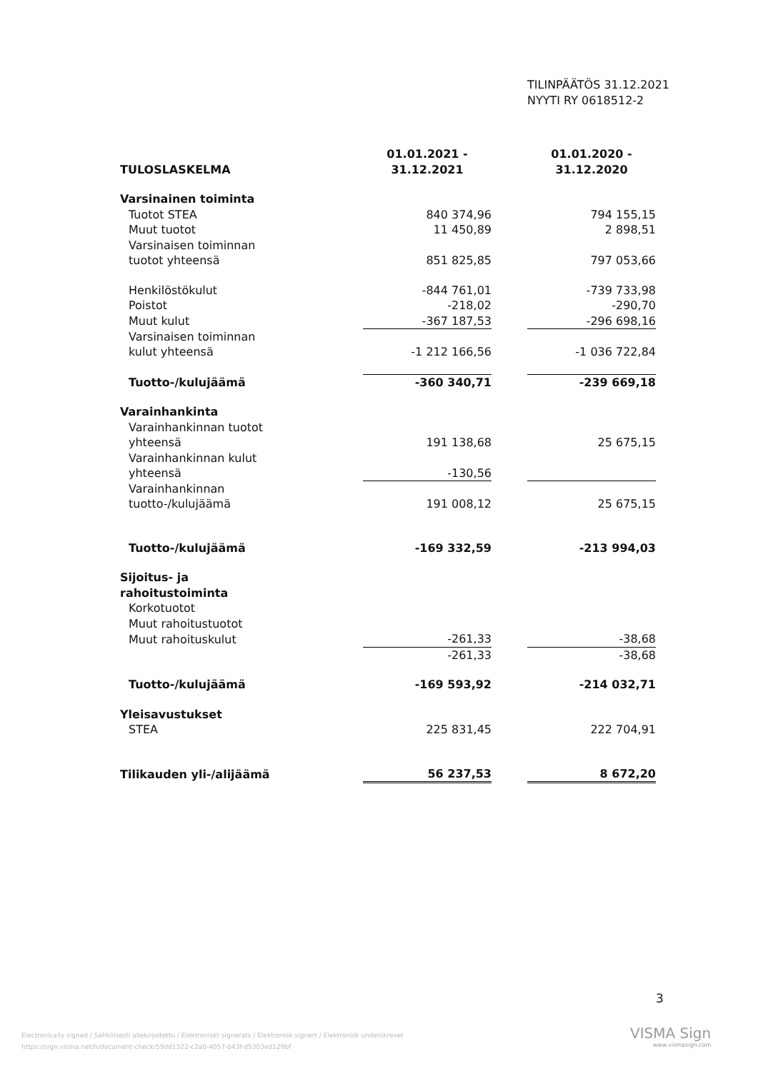TILINPÄÄTÖS 31.12.2021
NYYTI RY 0618512-2
| TULOSLASKELMA | 01.01.2021 - 31.12.2021 | | 01.01.2020 - 31.12.2020 |
| Varsinainen toiminta | | | |
| Tuotot STEA | 840 374,96 | | 794 155,15 |
| Muut tuotot | 11 450,89 | | 2 898,51 |
| Varsinaisen toiminnan tuotot yhteensä | 851 825,85 | | 797 053,66 |
| Henkilöstökulut | -844 761,01 | | -739 733,98 |
| Poistot | -218,02 | | -290,70 |
| Muut kulut | -367 187,53 | | -296 698,16 |
| Varsinaisen toiminnan kulut yhteensä | -1 212 166,56 | | -1 036 722,84 |
| Tuotto-/kulujäämä | -360 340,71 | | -239 669,18 |
| Varainhankinta | | | |
| Varainhankinnan tuotot yhteensä | 191 138,68 | | 25 675,15 |
| Varainhankinnan kulut yhteensä | -130,56 | | |
| Varainhankinnan tuotto-/kulujäämä | 191 008,12 | | 25 675,15 |
| Tuotto-/kulujäämä | -169 332,59 | | -213 994,03 |
| Sijoitus- ja rahoitustoiminta | | | |
| Korkotuotot | | | |
| Muut rahoitustuotot | | | |
| Muut rahoituskulut | -261,33 | | -38,68 |
| | -261,33 | | -38,68 |
| Tuotto-/kulujäämä | -169 593,92 | | -214 032,71 |
| Yleisavustukset | | | |
| STEA | 225 831,45 | | 222 704,91 |
| Tilikauden yli-/alijäämä | 56 237,53 | | 8 672,20 |
3
Electronically signed / Sähköisesti allekirjoitettu / Elektroniskt signerats / Elektronisk signert / Elektronisk underskrevet
https://sign.visma.net/h/document-check/59dd1322-c2a0-4057-b43f-d5303ed129bf
VISMA Sign
www.vismasign.com